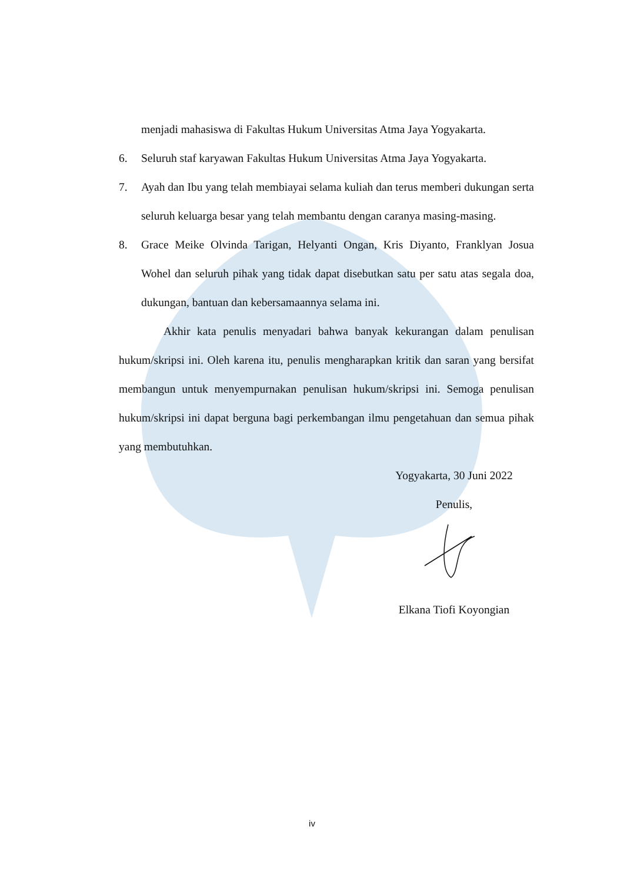menjadi mahasiswa di Fakultas Hukum Universitas Atma Jaya Yogyakarta.
6. Seluruh staf karyawan Fakultas Hukum Universitas Atma Jaya Yogyakarta.
7. Ayah dan Ibu yang telah membiayai selama kuliah dan terus memberi dukungan serta seluruh keluarga besar yang telah membantu dengan caranya masing-masing.
8. Grace Meike Olvinda Tarigan, Helyanti Ongan, Kris Diyanto, Franklyan Josua Wohel dan seluruh pihak yang tidak dapat disebutkan satu per satu atas segala doa, dukungan, bantuan dan kebersamaannya selama ini.
Akhir kata penulis menyadari bahwa banyak kekurangan dalam penulisan hukum/skripsi ini. Oleh karena itu, penulis mengharapkan kritik dan saran yang bersifat membangun untuk menyempurnakan penulisan hukum/skripsi ini. Semoga penulisan hukum/skripsi ini dapat berguna bagi perkembangan ilmu pengetahuan dan semua pihak yang membutuhkan.
Yogyakarta, 30 Juni 2022
Penulis,
Elkana Tiofi Koyongian
iv